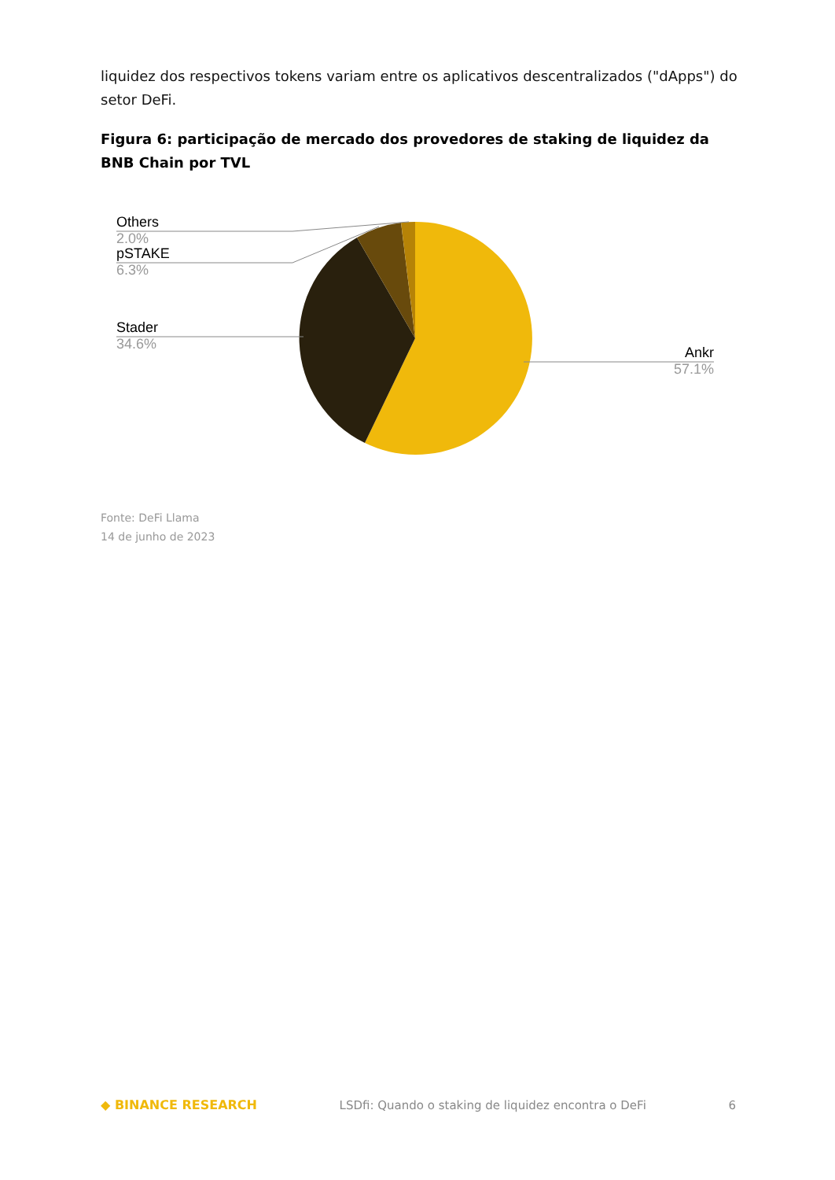liquidez dos respectivos tokens variam entre os aplicativos descentralizados ("dApps") do setor DeFi.
Figura 6: participação de mercado dos provedores de staking de liquidez da BNB Chain por TVL
Others
2.0%
pSTAKE
6.3%
Stader
34.6%
Ankr
57.1%
Fonte: DeFi Llama
14 de junho de 2023
◆ BINANCE RESEARCH LSDfi: Quando o staking de liquidez encontra o DeFi 6